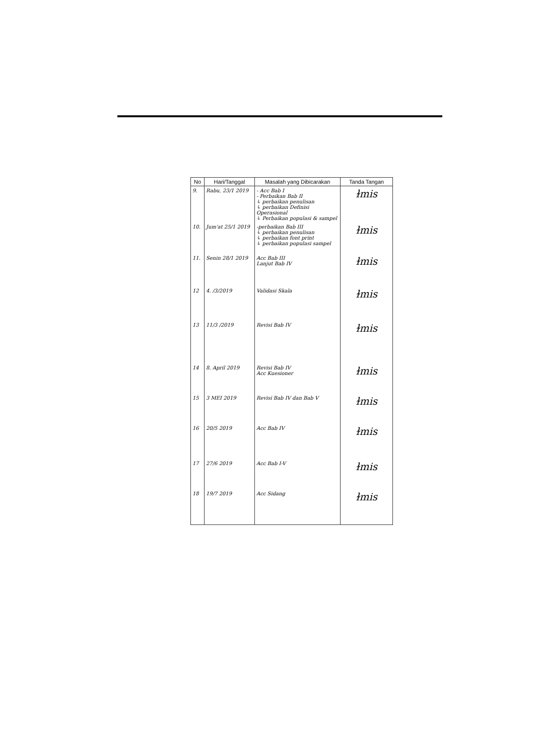| No | Hari/Tanggal | Masalah yang Dibicarakan | Tanda Tangan |
| --- | --- | --- | --- |
| 9. | Rabu, 23/1 2019 | - Acc Bab I - Perbaikan Bab II ↳ perbaikan penulisan ↳ perbaikan Definisi Operasional ↳ Perbaikan populasi & sampel | ɫmis |
| 10. | Jum'at 25/1 2019 | -perbaikan Bab III ↳ perbaikan penulisan ↳ perbaikan font print ↳ perbaikan populasi sampel | ɫmis |
| 11. | Senin 28/1 2019 | Acc Bab III Lanjut Bab IV | ɫmis |
| 12 | 4. /3/2019 | Validasi Skala | ɫmis |
| 13 | 11/3 /2019 | Revisi Bab IV | ɫmis |
| 14 | 8. April 2019 | Revisi Bab IV Acc Kuesioner | ɫmis |
| 15 | 3 MEI 2019 | Revisi Bab IV dan Bab V | ɫmis |
| 16 | 20/5 2019 | Acc Bab IV | ɫmis |
| 17 | 27/6 2019 | Acc Bab I-V | ɫmis |
| 18 | 19/7 2019 | Acc Sidang | ɫmis |